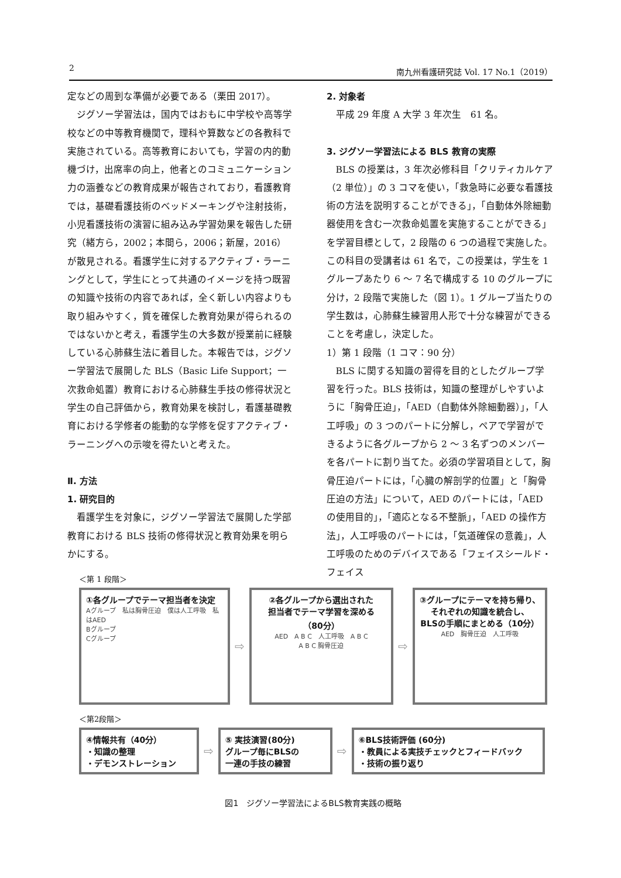2 南九州看護研究誌 Vol. 17 No.1（2019）
定などの周到な準備が必要である（栗田 2017）。
ジグソー学習法は，国内ではおもに中学校や高等学校などの中等教育機関で，理科や算数などの各教科で実施されている。高等教育においても，学習の内的動機づけ，出席率の向上，他者とのコミュニケーション力の涵養などの教育成果が報告されており，看護教育では，基礎看護技術のベッドメーキングや注射技術，小児看護技術の演習に組み込み学習効果を報告した研究（緒方ら，2002；本間ら，2006；新屋，2016）が散見される。看護学生に対するアクティブ・ラーニングとして，学生にとって共通のイメージを持つ既習の知識や技術の内容であれば，全く新しい内容よりも取り組みやすく，質を確保した教育効果が得られるのではないかと考え，看護学生の大多数が授業前に経験している心肺蘇生法に着目した。本報告では，ジグソー学習法で展開した BLS（Basic Life Support；一次救命処置）教育における心肺蘇生手技の修得状況と学生の自己評価から，教育効果を検討し，看護基礎教育における学修者の能動的な学修を促すアクティブ・ラーニングへの示唆を得たいと考えた。
Ⅱ. 方法
1. 研究目的
看護学生を対象に，ジグソー学習法で展開した学部教育における BLS 技術の修得状況と教育効果を明らかにする。
2. 対象者
平成 29 年度 A 大学 3 年次生　61 名。
3. ジグソー学習法による BLS 教育の実際
BLS の授業は，3 年次必修科目「クリティカルケア（2 単位）」の 3 コマを使い，「救急時に必要な看護技術の方法を説明することができる」，「自動体外除細動器使用を含む一次救命処置を実施することができる」を学習目標として，2 段階の 6 つの過程で実施した。この科目の受講者は 61 名で，この授業は，学生を 1 グループあたり 6 〜 7 名で構成する 10 のグループに分け，2 段階で実施した（図 1）。1 グループ当たりの学生数は，心肺蘇生練習用人形で十分な練習ができることを考慮し，決定した。
1）第 1 段階（1 コマ：90 分）
BLS に関する知識の習得を目的としたグループ学習を行った。BLS 技術は，知識の整理がしやすいように「胸骨圧迫」，「AED（自動体外除細動器）」，「人工呼吸」の 3 つのパートに分解し，ペアで学習ができるように各グループから 2 〜 3 名ずつのメンバーを各パートに割り当てた。必須の学習項目として，胸骨圧迫パートには，「心臓の解剖学的位置」と「胸骨圧迫の方法」について，AED のパートには，「AED の使用目的」，「適応となる不整脈」，「AED の操作方法」，人工呼吸のパートには，「気道確保の意義」，人工呼吸のためのデバイスである「フェイスシールド・フェイス
＜第 1 段階＞
①各グループでテーマ担当者を決定
Aグループ　私は胸骨圧迫　僕は人工呼吸　私はAED
Bグループ
Cグループ
⇨
②各グループから選出された
担当者でテーマ学習を深める
（80分）
AED　A B C　人工呼吸　A B C
A B C 胸骨圧迫
⇨
③グループにテーマを持ち帰り、
それぞれの知識を統合し、
BLSの手順にまとめる（10分）
AED　胸骨圧迫　人工呼吸
＜第2段階＞
④情報共有（40分）
・知識の整理
・デモンストレーション
⇨
⑤ 実技演習(80分)
グループ毎にBLSの
一連の手技の練習
⇨
⑥BLS技術評価 (60分)
・教員による実技チェックとフィードバック
・技術の振り返り
図1　ジグソー学習法によるBLS教育実践の概略